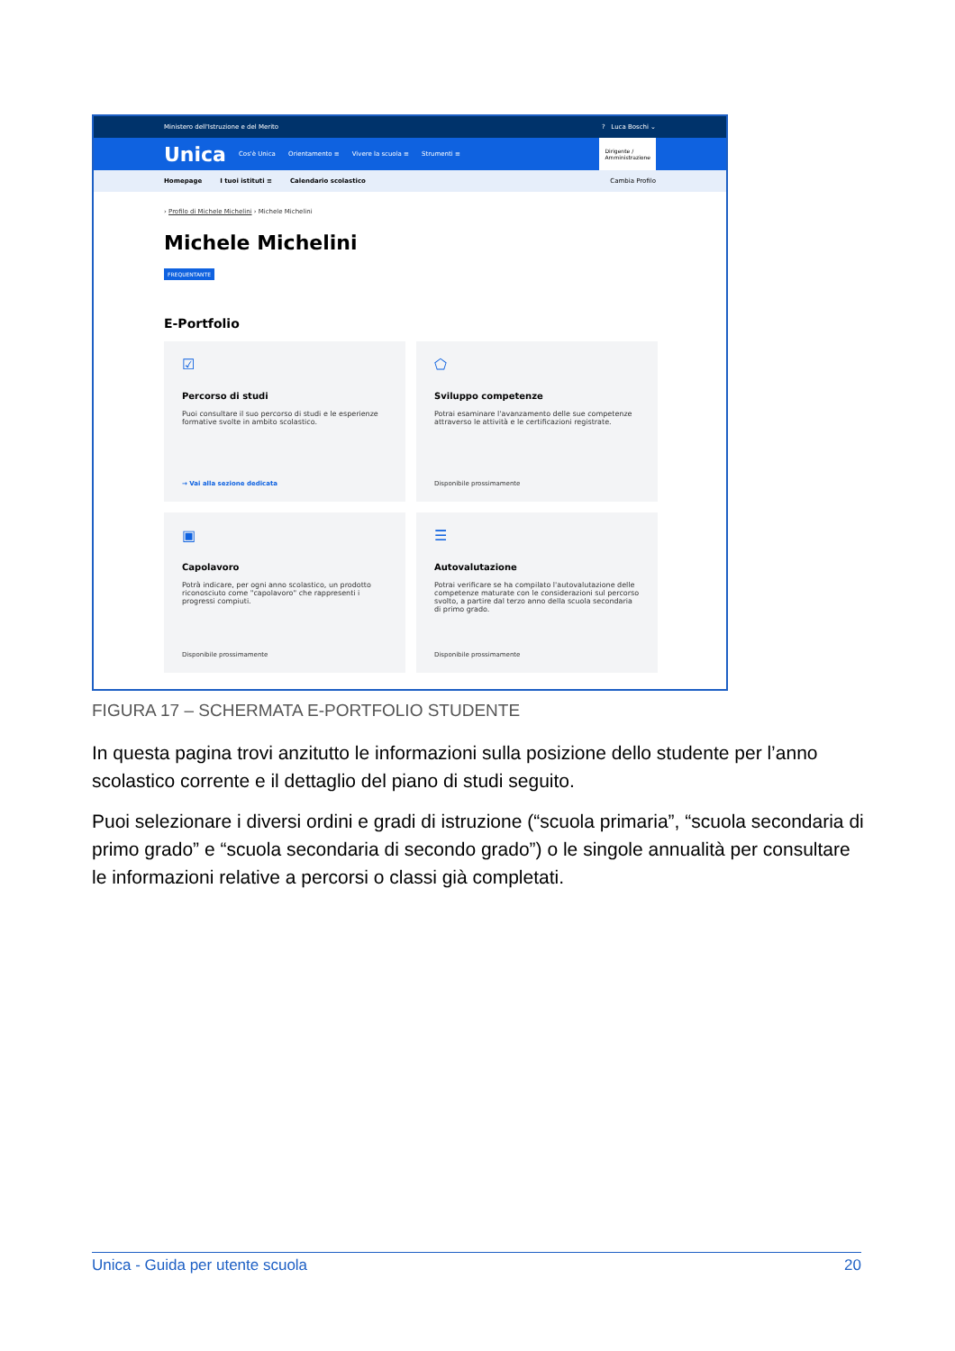Ministero dell'Istruzione e del Merito? Luca Boschi ⌄
Unica Cos'è Unica Orientamento ≡ Vivere la scuola ≡ Strumenti ≡ Dirigente /
Amministrazione
Homepage I tuoi istituti ≡ Calendario scolastico Cambia Profilo
› Profilo di Michele Michelini › Michele Michelini
Michele Michelini
FREQUENTANTE
E-Portfolio
☑
Percorso di studi
Puoi consultare il suo percorso di studi e le esperienze formative svolte in ambito scolastico.
→ Vai alla sezione dedicata
⬠
Sviluppo competenze
Potrai esaminare l'avanzamento delle sue competenze attraverso le attività e le certificazioni registrate.
Disponibile prossimamente
▣
Capolavoro
Potrà indicare, per ogni anno scolastico, un prodotto riconosciuto come "capolavoro" che rappresenti i progressi compiuti.
Disponibile prossimamente
☰
Autovalutazione
Potrai verificare se ha compilato l'autovalutazione delle competenze maturate con le considerazioni sul percorso svolto, a partire dal terzo anno della scuola secondaria di primo grado.
Disponibile prossimamente
FIGURA 17 – SCHERMATA E-PORTFOLIO STUDENTE
In questa pagina trovi anzitutto le informazioni sulla posizione dello studente per l’anno scolastico corrente e il dettaglio del piano di studi seguito.
Puoi selezionare i diversi ordini e gradi di istruzione (“scuola primaria”, “scuola secondaria di primo grado” e “scuola secondaria di secondo grado”) o le singole annualità per consultare le informazioni relative a percorsi o classi già completati.
Unica - Guida per utente scuola 20